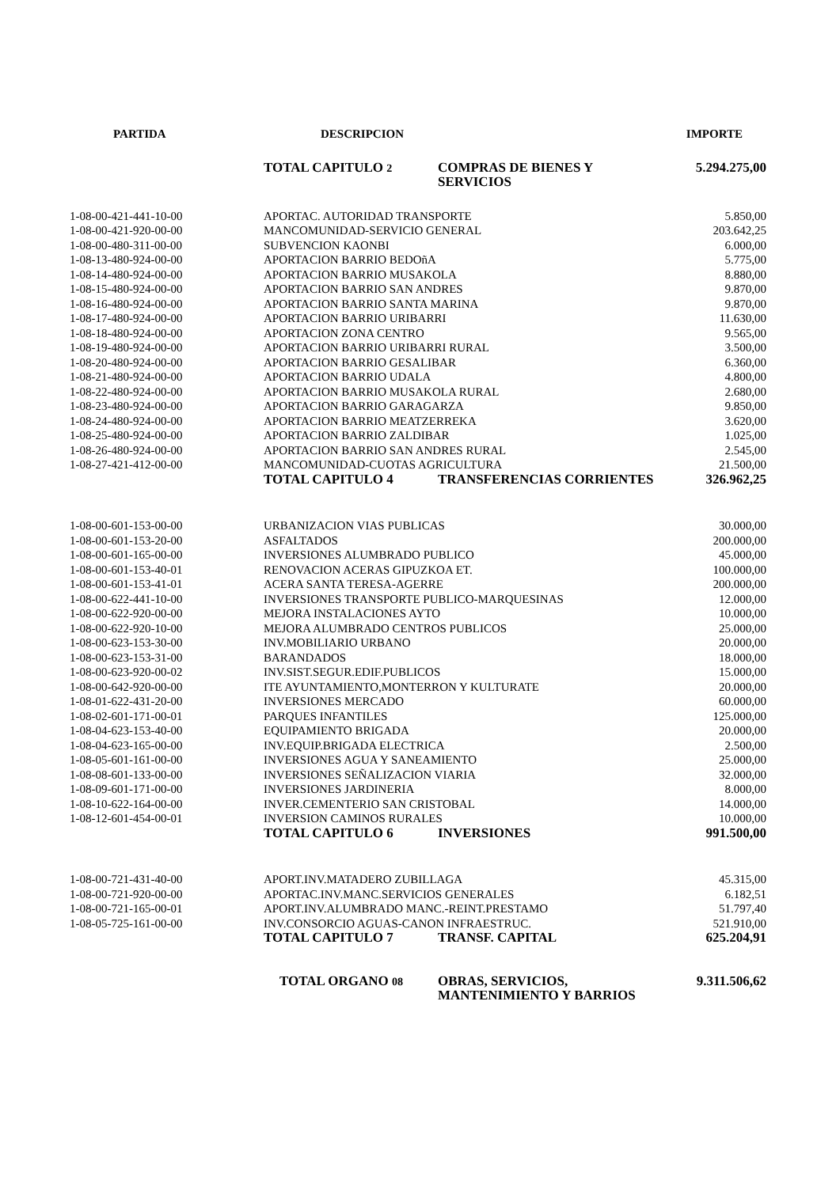| PARTIDA | DESCRIPCION | | IMPORTE |
| --- | --- | --- | --- |
| | TOTAL CAPITULO 2 | COMPRAS DE BIENES Y SERVICIOS | 5.294.275,00 |
| 1-08-00-421-441-10-00 | APORTAC. AUTORIDAD TRANSPORTE | | 5.850,00 |
| 1-08-00-421-920-00-00 | MANCOMUNIDAD-SERVICIO GENERAL | | 203.642,25 |
| 1-08-00-480-311-00-00 | SUBVENCION KAONBI | | 6.000,00 |
| 1-08-13-480-924-00-00 | APORTACION BARRIO BEDOñA | | 5.775,00 |
| 1-08-14-480-924-00-00 | APORTACION BARRIO MUSAKOLA | | 8.880,00 |
| 1-08-15-480-924-00-00 | APORTACION BARRIO SAN ANDRES | | 9.870,00 |
| 1-08-16-480-924-00-00 | APORTACION BARRIO SANTA MARINA | | 9.870,00 |
| 1-08-17-480-924-00-00 | APORTACION BARRIO URIBARRI | | 11.630,00 |
| 1-08-18-480-924-00-00 | APORTACION ZONA CENTRO | | 9.565,00 |
| 1-08-19-480-924-00-00 | APORTACION BARRIO URIBARRI RURAL | | 3.500,00 |
| 1-08-20-480-924-00-00 | APORTACION BARRIO GESALIBAR | | 6.360,00 |
| 1-08-21-480-924-00-00 | APORTACION BARRIO UDALA | | 4.800,00 |
| 1-08-22-480-924-00-00 | APORTACION BARRIO MUSAKOLA RURAL | | 2.680,00 |
| 1-08-23-480-924-00-00 | APORTACION BARRIO GARAGARZA | | 9.850,00 |
| 1-08-24-480-924-00-00 | APORTACION BARRIO MEATZERREKA | | 3.620,00 |
| 1-08-25-480-924-00-00 | APORTACION BARRIO ZALDIBAR | | 1.025,00 |
| 1-08-26-480-924-00-00 | APORTACION BARRIO SAN ANDRES RURAL | | 2.545,00 |
| 1-08-27-421-412-00-00 | MANCOMUNIDAD-CUOTAS AGRICULTURA | | 21.500,00 |
| | TOTAL CAPITULO 4 | TRANSFERENCIAS CORRIENTES | 326.962,25 |
| 1-08-00-601-153-00-00 | URBANIZACION VIAS PUBLICAS | | 30.000,00 |
| 1-08-00-601-153-20-00 | ASFALTADOS | | 200.000,00 |
| 1-08-00-601-165-00-00 | INVERSIONES ALUMBRADO PUBLICO | | 45.000,00 |
| 1-08-00-601-153-40-01 | RENOVACION ACERAS GIPUZKOA ET. | | 100.000,00 |
| 1-08-00-601-153-41-01 | ACERA SANTA TERESA-AGERRE | | 200.000,00 |
| 1-08-00-622-441-10-00 | INVERSIONES TRANSPORTE PUBLICO-MARQUESINAS | | 12.000,00 |
| 1-08-00-622-920-00-00 | MEJORA INSTALACIONES AYTO | | 10.000,00 |
| 1-08-00-622-920-10-00 | MEJORA ALUMBRADO CENTROS PUBLICOS | | 25.000,00 |
| 1-08-00-623-153-30-00 | INV.MOBILIARIO URBANO | | 20.000,00 |
| 1-08-00-623-153-31-00 | BARANDADOS | | 18.000,00 |
| 1-08-00-623-920-00-02 | INV.SIST.SEGUR.EDIF.PUBLICOS | | 15.000,00 |
| 1-08-00-642-920-00-00 | ITE AYUNTAMIENTO,MONTERRON Y KULTURATE | | 20.000,00 |
| 1-08-01-622-431-20-00 | INVERSIONES MERCADO | | 60.000,00 |
| 1-08-02-601-171-00-01 | PARQUES INFANTILES | | 125.000,00 |
| 1-08-04-623-153-40-00 | EQUIPAMIENTO BRIGADA | | 20.000,00 |
| 1-08-04-623-165-00-00 | INV.EQUIP.BRIGADA ELECTRICA | | 2.500,00 |
| 1-08-05-601-161-00-00 | INVERSIONES AGUA Y SANEAMIENTO | | 25.000,00 |
| 1-08-08-601-133-00-00 | INVERSIONES SEÑALIZACION VIARIA | | 32.000,00 |
| 1-08-09-601-171-00-00 | INVERSIONES JARDINERIA | | 8.000,00 |
| 1-08-10-622-164-00-00 | INVER.CEMENTERIO SAN CRISTOBAL | | 14.000,00 |
| 1-08-12-601-454-00-01 | INVERSION CAMINOS RURALES | | 10.000,00 |
| | TOTAL CAPITULO 6 | INVERSIONES | 991.500,00 |
| 1-08-00-721-431-40-00 | APORT.INV.MATADERO ZUBILLAGA | | 45.315,00 |
| 1-08-00-721-920-00-00 | APORTAC.INV.MANC.SERVICIOS GENERALES | | 6.182,51 |
| 1-08-00-721-165-00-01 | APORT.INV.ALUMBRADO MANC.-REINT.PRESTAMO | | 51.797,40 |
| 1-08-05-725-161-00-00 | INV.CONSORCIO AGUAS-CANON INFRAESTRUC. | | 521.910,00 |
| | TOTAL CAPITULO 7 | TRANSF. CAPITAL | 625.204,91 |
| | TOTAL ORGANO 08 | OBRAS, SERVICIOS, MANTENIMIENTO Y BARRIOS | 9.311.506,62 |